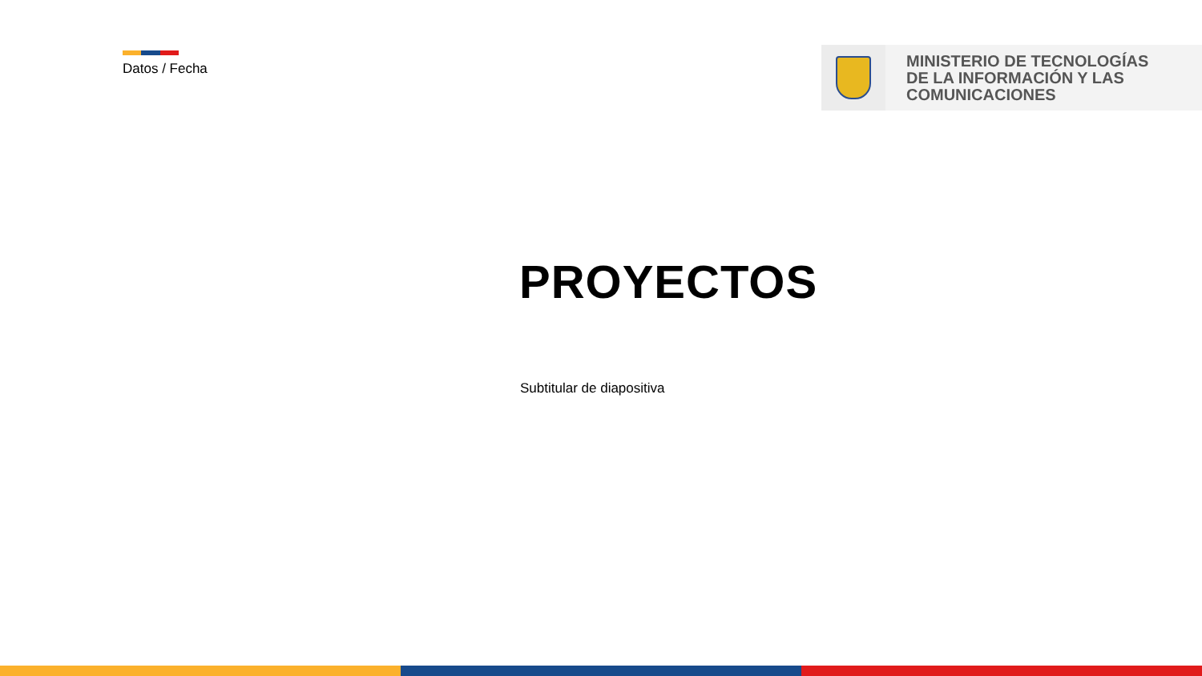Datos / Fecha
MINISTERIO DE TECNOLOGÍAS
DE LA INFORMACIÓN Y LAS
COMUNICACIONES
PROYECTOS
Subtitular de diapositiva